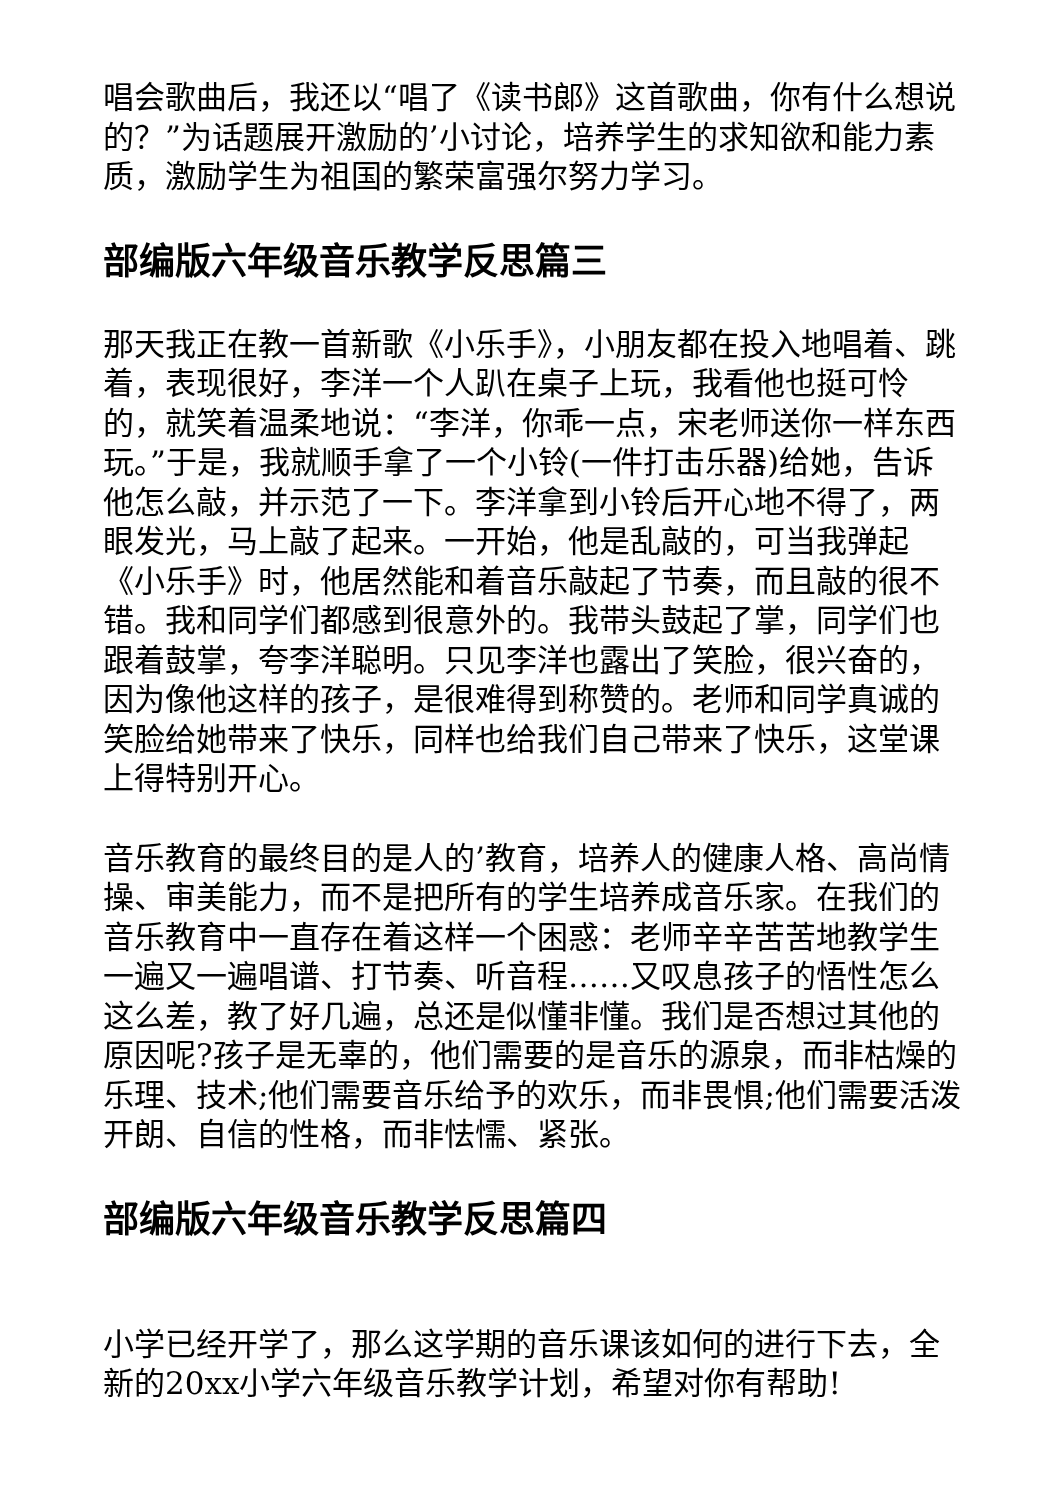唱会歌曲后，我还以“唱了《读书郎》这首歌曲，你有什么想说的？”为话题展开激励的’小讨论，培养学生的求知欲和能力素质，激励学生为祖国的繁荣富强尔努力学习。
部编版六年级音乐教学反思篇三
那天我正在教一首新歌《小乐手》，小朋友都在投入地唱着、跳着，表现很好，李洋一个人趴在桌子上玩，我看他也挺可怜的，就笑着温柔地说：“李洋，你乖一点，宋老师送你一样东西玩。”于是，我就顺手拿了一个小铃(一件打击乐器)给她，告诉他怎么敲，并示范了一下。李洋拿到小铃后开心地不得了，两眼发光，马上敲了起来。一开始，他是乱敲的，可当我弹起《小乐手》时，他居然能和着音乐敲起了节奏，而且敲的很不错。我和同学们都感到很意外的。我带头鼓起了掌，同学们也跟着鼓掌，夸李洋聪明。只见李洋也露出了笑脸，很兴奋的，因为像他这样的孩子，是很难得到称赞的。老师和同学真诚的笑脸给她带来了快乐，同样也给我们自己带来了快乐，这堂课上得特别开心。
音乐教育的最终目的是人的’教育，培养人的健康人格、高尚情操、审美能力，而不是把所有的学生培养成音乐家。在我们的音乐教育中一直存在着这样一个困惑：老师辛辛苦苦地教学生一遍又一遍唱谱、打节奏、听音程……又叹息孩子的悟性怎么这么差，教了好几遍，总还是似懂非懂。我们是否想过其他的原因呢?孩子是无辜的，他们需要的是音乐的源泉，而非枯燥的乐理、技术;他们需要音乐给予的欢乐，而非畏惧;他们需要活泼开朗、自信的性格，而非怯懦、紧张。
部编版六年级音乐教学反思篇四
小学已经开学了，那么这学期的音乐课该如何的进行下去，全新的20xx小学六年级音乐教学计划，希望对你有帮助!